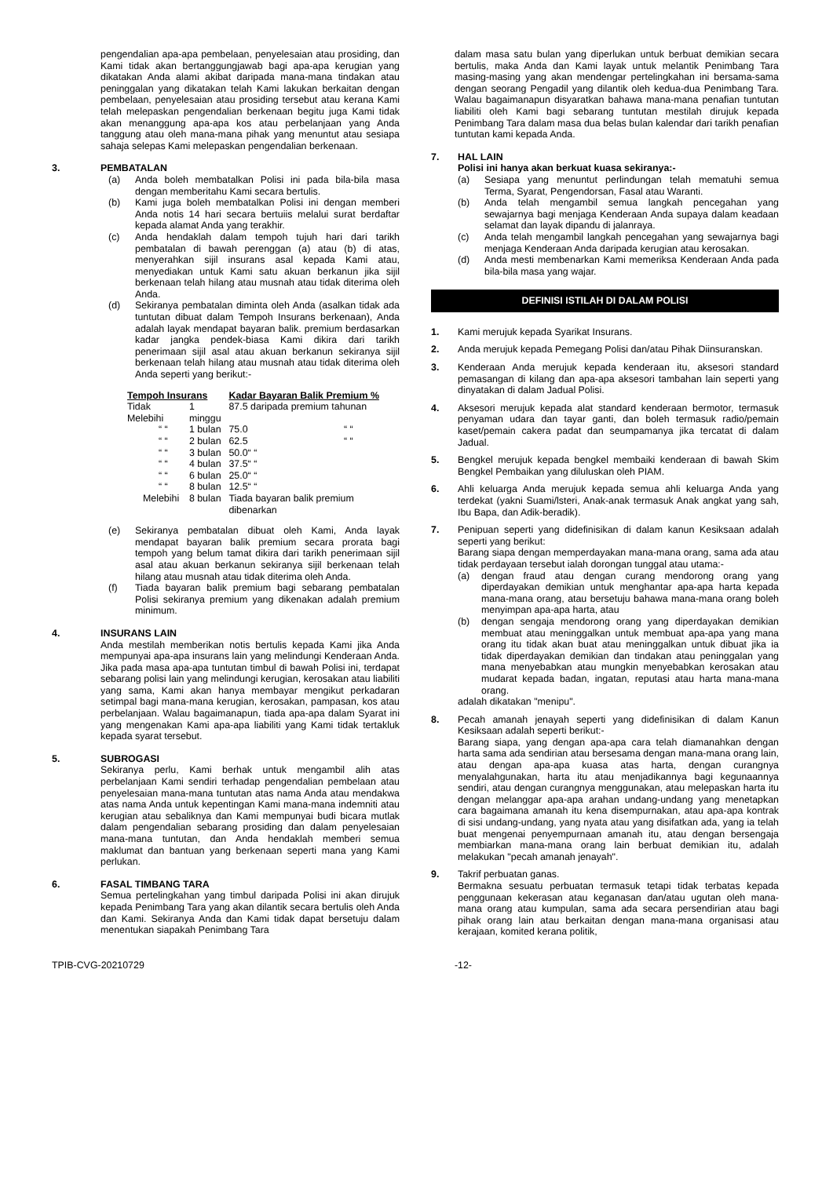pengendalian apa-apa pembelaan, penyelesaian atau prosiding, dan Kami tidak akan bertanggungjawab bagi apa-apa kerugian yang dikatakan Anda alami akibat daripada mana-mana tindakan atau peninggalan yang dikatakan telah Kami lakukan berkaitan dengan pembelaan, penyelesaian atau prosiding tersebut atau kerana Kami telah melepaskan pengendalian berkenaan begitu juga Kami tidak akan menanggung apa-apa kos atau perbelanjaan yang Anda tanggung atau oleh mana-mana pihak yang menuntut atau sesiapa sahaja selepas Kami melepaskan pengendalian berkenaan.
3. PEMBATALAN
(a) Anda boleh membatalkan Polisi ini pada bila-bila masa dengan memberitahu Kami secara bertulis.
(b) Kami juga boleh membatalkan Polisi ini dengan memberi Anda notis 14 hari secara bertuiis melalui surat berdaftar kepada alamat Anda yang terakhir.
(c) Anda hendaklah dalam tempoh tujuh hari dari tarikh pembatalan di bawah perenggan (a) atau (b) di atas, menyerahkan sijil insurans asal kepada Kami atau, menyediakan untuk Kami satu akuan berkanun jika sijil berkenaan telah hilang atau musnah atau tidak diterima oleh Anda.
(d) Sekiranya pembatalan diminta oleh Anda (asalkan tidak ada tuntutan dibuat dalam Tempoh Insurans berkenaan), Anda adalah layak mendapat bayaran balik. premium berdasarkan kadar jangka pendek-biasa Kami dikira dari tarikh penerimaan sijil asal atau akuan berkanun sekiranya sijil berkenaan telah hilang atau musnah atau tidak diterima oleh Anda seperti yang berikut:-
| Tempoh Insurans | | Kadar Bayaran Balik Premium % | |
| --- | --- | --- | --- |
| Tidak Melebihi | 1 minggu | 87.5 daripada premium tahunan | |
| “ “ | 1 bulan | 75.0 | “ “ |
| “ “ | 2 bulan | 62.5 | “ “ |
| “ “ | 3 bulan | 50.0“ “ | |
| “ “ | 4 bulan | 37.5“ “ | |
| “ “ | 6 bulan | 25.0“ “ | |
| “ “ | 8 bulan | 12.5“ “ | |
| Melebihi | 8 bulan | Tiada bayaran balik premium dibenarkan | |
(e) Sekiranya pembatalan dibuat oleh Kami, Anda layak mendapat bayaran balik premium secara prorata bagi tempoh yang belum tamat dikira dari tarikh penerimaan sijil asal atau akuan berkanun sekiranya sijil berkenaan telah hilang atau musnah atau tidak diterima oleh Anda.
(f) Tiada bayaran balik premium bagi sebarang pembatalan Polisi sekiranya premium yang dikenakan adalah premium minimum.
4. INSURANS LAIN
Anda mestilah memberikan notis bertulis kepada Kami jika Anda mempunyai apa-apa insurans lain yang melindungi Kenderaan Anda. Jika pada masa apa-apa tuntutan timbul di bawah Polisi ini, terdapat sebarang polisi lain yang melindungi kerugian, kerosakan atau liabiliti yang sama, Kami akan hanya membayar mengikut perkadaran setimpal bagi mana-mana kerugian, kerosakan, pampasan, kos atau perbelanjaan. Walau bagaimanapun, tiada apa-apa dalam Syarat ini yang mengenakan Kami apa-apa liabiliti yang Kami tidak tertakluk kepada syarat tersebut.
5. SUBROGASI
Sekiranya perlu, Kami berhak untuk mengambil alih atas perbelanjaan Kami sendiri terhadap pengendalian pembelaan atau penyelesaian mana-mana tuntutan atas nama Anda atau mendakwa atas nama Anda untuk kepentingan Kami mana-mana indemniti atau kerugian atau sebaliknya dan Kami mempunyai budi bicara mutlak dalam pengendalian sebarang prosiding dan dalam penyelesaian mana-mana tuntutan, dan Anda hendaklah memberi semua maklumat dan bantuan yang berkenaan seperti mana yang Kami perlukan.
6. FASAL TIMBANG TARA
Semua pertelingkahan yang timbul daripada Polisi ini akan dirujuk kepada Penimbang Tara yang akan dilantik secara bertulis oleh Anda dan Kami. Sekiranya Anda dan Kami tidak dapat bersetuju dalam menentukan siapakah Penimbang Tara
dalam masa satu bulan yang diperlukan untuk berbuat demikian secara bertulis, maka Anda dan Kami layak untuk melantik Penimbang Tara masing-masing yang akan mendengar pertelingkahan ini bersama-sama dengan seorang Pengadil yang dilantik oleh kedua-dua Penimbang Tara. Walau bagaimanapun disyaratkan bahawa mana-mana penafian tuntutan liabiliti oleh Kami bagi sebarang tuntutan mestilah dirujuk kepada Penimbang Tara dalam masa dua belas bulan kalendar dari tarikh penafian tuntutan kami kepada Anda.
7. HAL LAIN
Polisi ini hanya akan berkuat kuasa sekiranya:-
(a) Sesiapa yang menuntut perlindungan telah mematuhi semua Terma, Syarat, Pengendorsan, Fasal atau Waranti.
(b) Anda telah mengambil semua langkah pencegahan yang sewajarnya bagi menjaga Kenderaan Anda supaya dalam keadaan selamat dan layak dipandu di jalanraya.
(c) Anda telah mengambil langkah pencegahan yang sewajarnya bagi menjaga Kenderaan Anda daripada kerugian atau kerosakan.
(d) Anda mesti membenarkan Kami memeriksa Kenderaan Anda pada bila-bila masa yang wajar.
DEFINISI ISTILAH DI DALAM POLISI
1. Kami merujuk kepada Syarikat Insurans.
2. Anda merujuk kepada Pemegang Polisi dan/atau Pihak Diinsuranskan.
3. Kenderaan Anda merujuk kepada kenderaan itu, aksesori standard pemasangan di kilang dan apa-apa aksesori tambahan lain seperti yang dinyatakan di dalam Jadual Polisi.
4. Aksesori merujuk kepada alat standard kenderaan bermotor, termasuk penyaman udara dan tayar ganti, dan boleh termasuk radio/pemain kaset/pemain cakera padat dan seumpamanya jika tercatat di dalam Jadual.
5. Bengkel merujuk kepada bengkel membaiki kenderaan di bawah Skim Bengkel Pembaikan yang diluluskan oleh PIAM.
6. Ahli keluarga Anda merujuk kepada semua ahli keluarga Anda yang terdekat (yakni Suami/lsteri, Anak-anak termasuk Anak angkat yang sah, Ibu Bapa, dan Adik-beradik).
7. Penipuan seperti yang didefinisikan di dalam kanun Kesiksaan adalah seperti yang berikut:
Barang siapa dengan memperdayakan mana-mana orang, sama ada atau tidak perdayaan tersebut ialah dorongan tunggal atau utama:-
(a) dengan fraud atau dengan curang mendorong orang yang diperdayakan demikian untuk menghantar apa-apa harta kepada mana-mana orang, atau bersetuju bahawa mana-mana orang boleh menyimpan apa-apa harta, atau
(b) dengan sengaja mendorong orang yang diperdayakan demikian membuat atau meninggalkan untuk membuat apa-apa yang mana orang itu tidak akan buat atau meninggalkan untuk dibuat jika ia tidak diperdayakan demikian dan tindakan atau peninggalan yang mana menyebabkan atau mungkin menyebabkan kerosakan atau mudarat kepada badan, ingatan, reputasi atau harta mana-mana orang.
adalah dikatakan "menipu".
8. Pecah amanah jenayah seperti yang didefinisikan di dalam Kanun Kesiksaan adalah seperti berikut:-
Barang siapa, yang dengan apa-apa cara telah diamanahkan dengan harta sama ada sendirian atau bersesama dengan mana-mana orang lain, atau dengan apa-apa kuasa atas harta, dengan curangnya menyalahgunakan, harta itu atau menjadikannya bagi kegunaannya sendiri, atau dengan curangnya menggunakan, atau melepaskan harta itu dengan melanggar apa-apa arahan undang-undang yang menetapkan cara bagaimana amanah itu kena disempurnakan, atau apa-apa kontrak di sisi undang-undang, yang nyata atau yang disifatkan ada, yang ia telah buat mengenai penyempurnaan amanah itu, atau dengan bersengaja membiarkan mana-mana orang lain berbuat demikian itu, adalah melakukan "pecah amanah jenayah".
9. Takrif perbuatan ganas.
Bermakna sesuatu perbuatan termasuk tetapi tidak terbatas kepada penggunaan kekerasan atau keganasan dan/atau ugutan oleh mana-mana orang atau kumpulan, sama ada secara persendirian atau bagi pihak orang lain atau berkaitan dengan mana-mana organisasi atau kerajaan, komited kerana politik,
TPIB-CVG-20210729 -12-